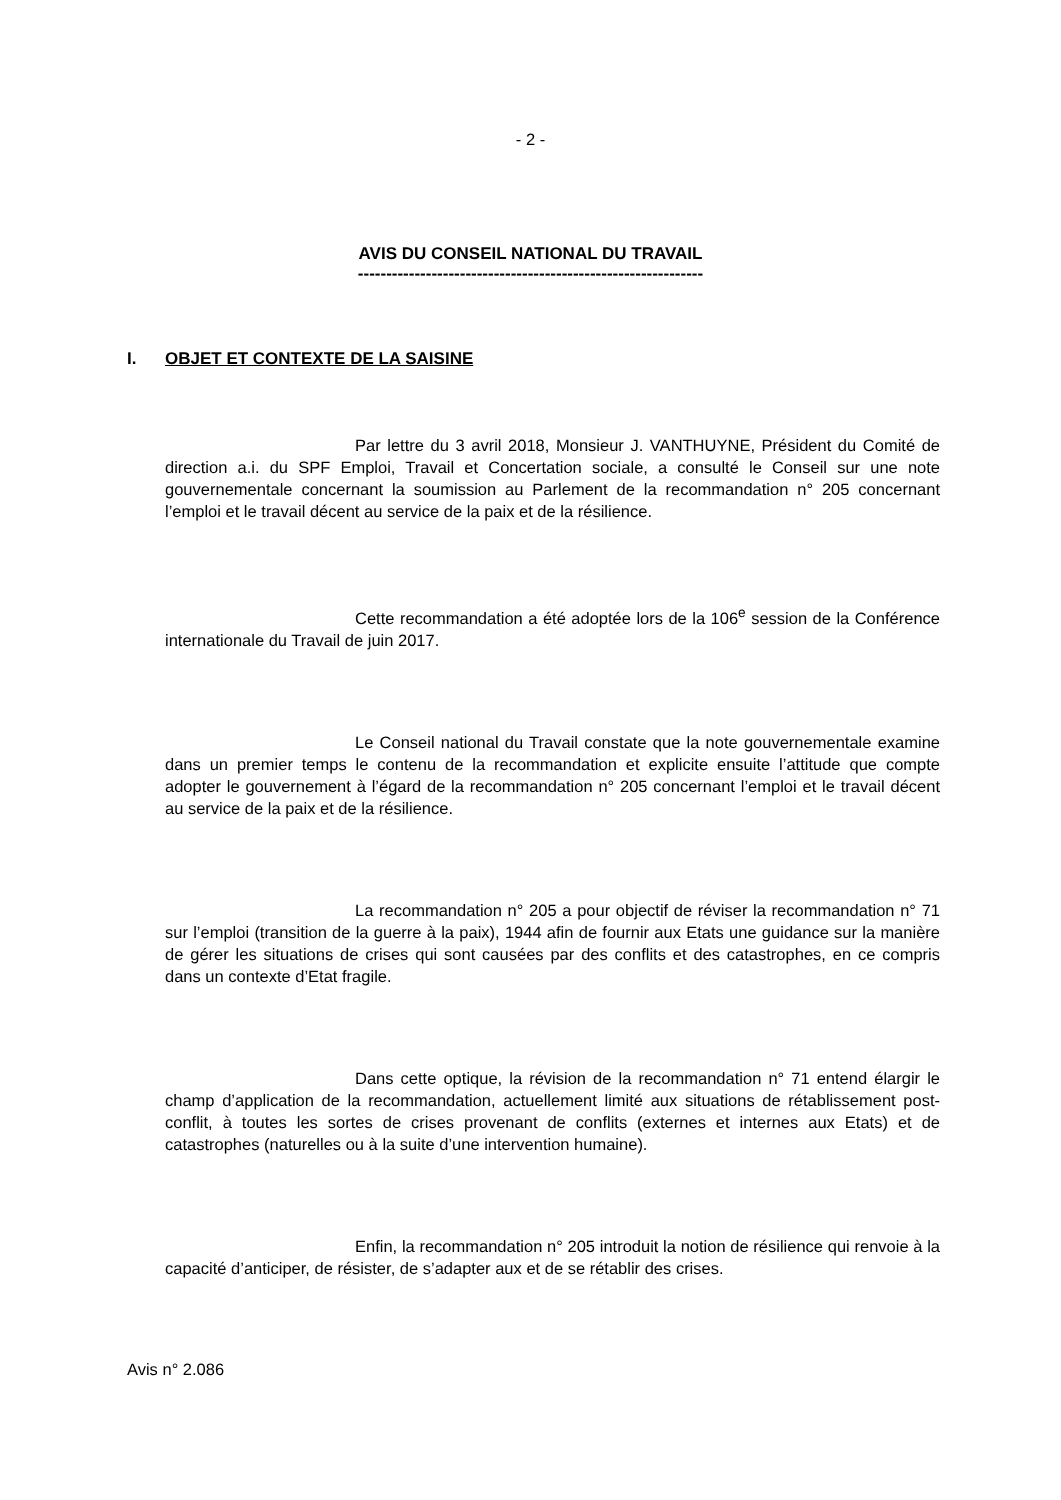- 2 -
AVIS DU CONSEIL NATIONAL DU TRAVAIL
-------------------------------------------------------------
I. OBJET ET CONTEXTE DE LA SAISINE
Par lettre du 3 avril 2018, Monsieur J. VANTHUYNE, Président du Comité de direction a.i. du SPF Emploi, Travail et Concertation sociale, a consulté le Conseil sur une note gouvernementale concernant la soumission au Parlement de la recommandation n° 205 concernant l’emploi et le travail décent au service de la paix et de la résilience.
Cette recommandation a été adoptée lors de la 106<sup>e</sup> session de la Conférence internationale du Travail de juin 2017.
Le Conseil national du Travail constate que la note gouvernementale examine dans un premier temps le contenu de la recommandation et explicite ensuite l’attitude que compte adopter le gouvernement à l’égard de la recommandation n° 205 concernant l’emploi et le travail décent au service de la paix et de la résilience.
La recommandation n° 205 a pour objectif de réviser la recommandation n° 71 sur l’emploi (transition de la guerre à la paix), 1944 afin de fournir aux Etats une guidance sur la manière de gérer les situations de crises qui sont causées par des conflits et des catastrophes, en ce compris dans un contexte d’Etat fragile.
Dans cette optique, la révision de la recommandation n° 71 entend élargir le champ d’application de la recommandation, actuellement limité aux situations de rétablissement post-conflit, à toutes les sortes de crises provenant de conflits (externes et internes aux Etats) et de catastrophes (naturelles ou à la suite d’une intervention humaine).
Enfin, la recommandation n° 205 introduit la notion de résilience qui renvoie à la capacité d’anticiper, de résister, de s’adapter aux et de se rétablir des crises.
Avis n° 2.086